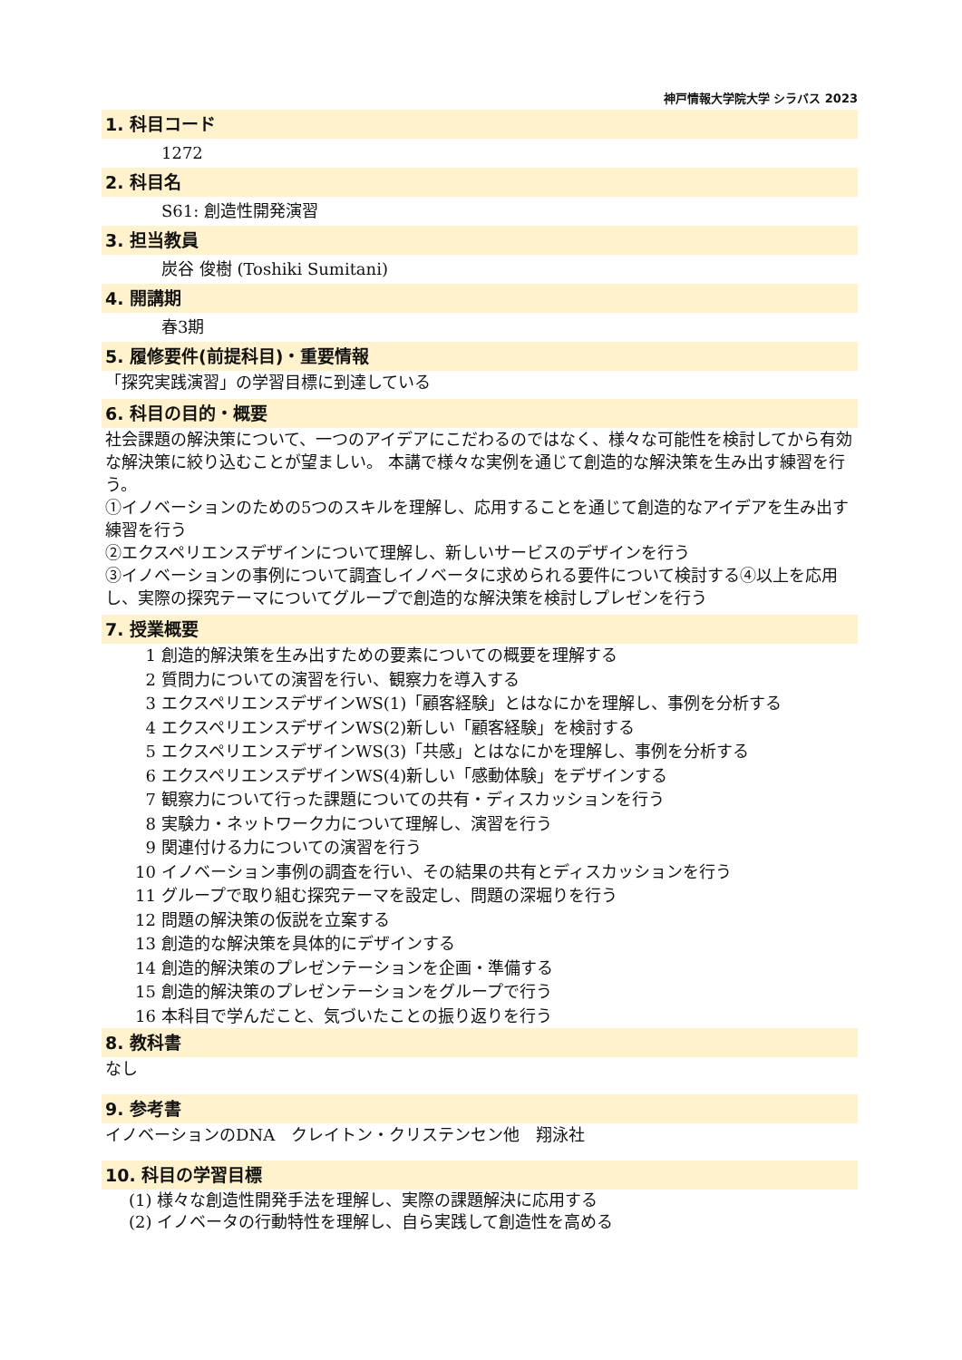神戸情報大学院大学 シラバス 2023
1. 科目コード
1272
2. 科目名
S61: 創造性開発演習
3. 担当教員
炭谷 俊樹 (Toshiki Sumitani)
4. 開講期
春3期
5. 履修要件(前提科目)・重要情報
「探究実践演習」の学習目標に到達している
6. 科目の目的・概要
社会課題の解決策について、一つのアイデアにこだわるのではなく、様々な可能性を検討してから有効な解決策に絞り込むことが望ましい。 本講で様々な実例を通じて創造的な解決策を生み出す練習を行う。
①イノベーションのための5つのスキルを理解し、応用することを通じて創造的なアイデアを生み出す練習を行う
②エクスペリエンスデザインについて理解し、新しいサービスのデザインを行う
③イノベーションの事例について調査しイノベータに求められる要件について検討する④以上を応用し、実際の探究テーマについてグループで創造的な解決策を検討しプレゼンを行う
7. 授業概要
1 創造的解決策を生み出すための要素についての概要を理解する
2 質問力についての演習を行い、観察力を導入する
3 エクスペリエンスデザインWS(1)「顧客経験」とはなにかを理解し、事例を分析する
4 エクスペリエンスデザインWS(2)新しい「顧客経験」を検討する
5 エクスペリエンスデザインWS(3)「共感」とはなにかを理解し、事例を分析する
6 エクスペリエンスデザインWS(4)新しい「感動体験」をデザインする
7 観察力について行った課題についての共有・ディスカッションを行う
8 実験力・ネットワーク力について理解し、演習を行う
9 関連付ける力についての演習を行う
10 イノベーション事例の調査を行い、その結果の共有とディスカッションを行う
11 グループで取り組む探究テーマを設定し、問題の深堀りを行う
12 問題の解決策の仮説を立案する
13 創造的な解決策を具体的にデザインする
14 創造的解決策のプレゼンテーションを企画・準備する
15 創造的解決策のプレゼンテーションをグループで行う
16 本科目で学んだこと、気づいたことの振り返りを行う
8. 教科書
なし
9. 参考書
イノベーションのDNA　クレイトン・クリステンセン他　翔泳社
10. 科目の学習目標
(1) 様々な創造性開発手法を理解し、実際の課題解決に応用する
(2) イノベータの行動特性を理解し、自ら実践して創造性を高める